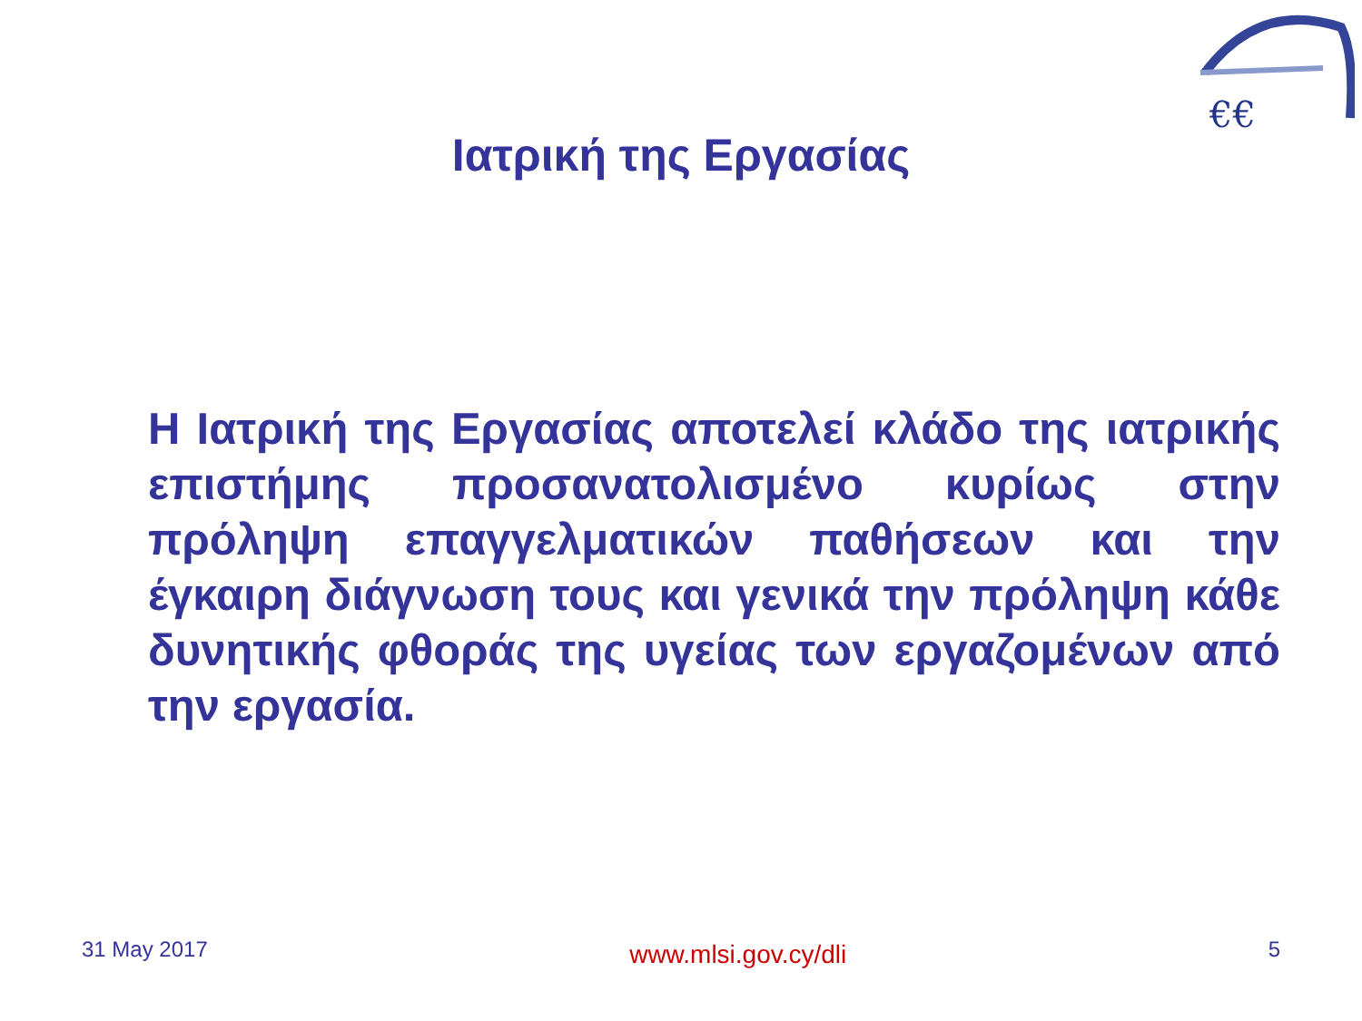€€
Ιατρική της Εργασίας
Η Ιατρική της Εργασίας αποτελεί κλάδο της ιατρικής επιστήμης προσανατολισμένο κυρίως στην πρόληψη επαγγελματικών παθήσεων και την έγκαιρη διάγνωση τους και γενικά την πρόληψη κάθε δυνητικής φθοράς της υγείας των εργαζομένων από την εργασία.
31 May 2017 www.mlsi.gov.cy/dli 5